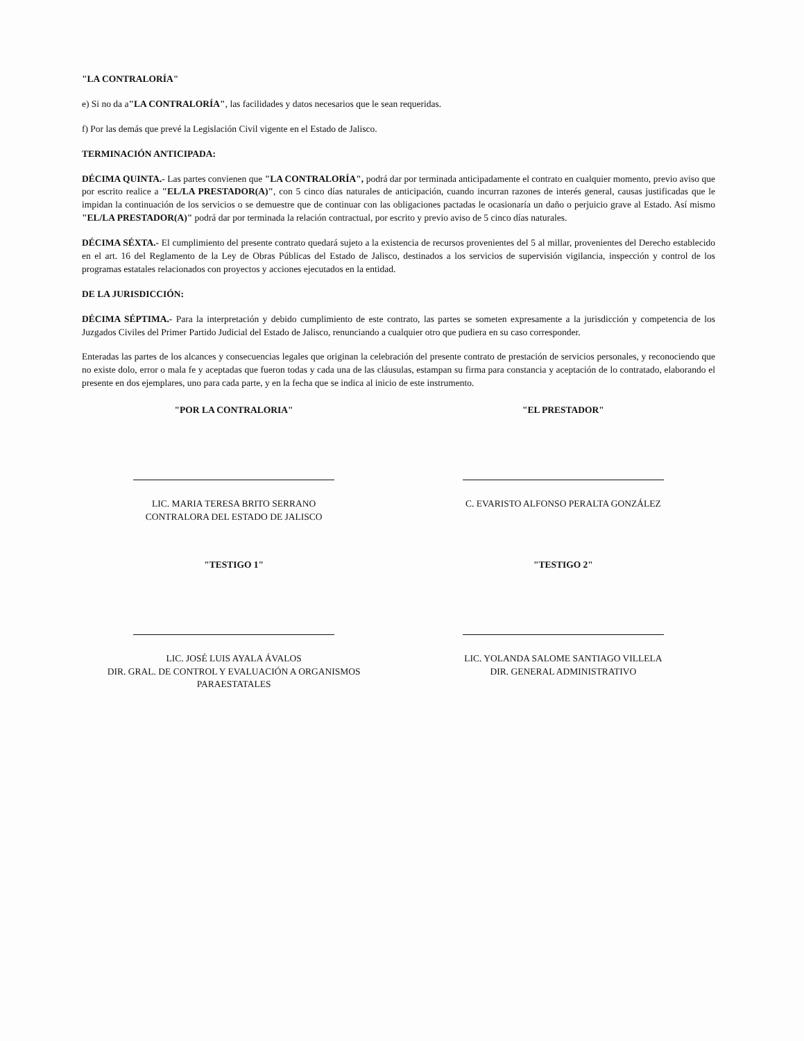"LA CONTRALORÍA"
e) Si no da a"LA CONTRALORÍA", las facilidades y datos necesarios que le sean requeridas.
f) Por las demás que prevé la Legislación Civil vigente en el Estado de Jalisco.
TERMINACIÓN ANTICIPADA:
DÉCIMA QUINTA.- Las partes convienen que "LA CONTRALORÍA", podrá dar por terminada anticipadamente el contrato en cualquier momento, previo aviso que por escrito realice a "EL/LA PRESTADOR(A)", con 5 cinco días naturales de anticipación, cuando incurran razones de interés general, causas justificadas que le impidan la continuación de los servicios o se demuestre que de continuar con las obligaciones pactadas le ocasionaría un daño o perjuicio grave al Estado. Así mismo "EL/LA PRESTADOR(A)" podrá dar por terminada la relación contractual, por escrito y previo aviso de 5 cinco días naturales.
DÉCIMA SÉXTA.- El cumplimiento del presente contrato quedará sujeto a la existencia de recursos provenientes del 5 al millar, provenientes del Derecho establecido en el art. 16 del Reglamento de la Ley de Obras Públicas del Estado de Jalisco, destinados a los servicios de supervisión vigilancia, inspección y control de los programas estatales relacionados con proyectos y acciones ejecutados en la entidad.
DE LA JURISDICCIÓN:
DÉCIMA SÉPTIMA.- Para la interpretación y debido cumplimiento de este contrato, las partes se someten expresamente a la jurisdicción y competencia de los Juzgados Civiles del Primer Partido Judicial del Estado de Jalisco, renunciando a cualquier otro que pudiera en su caso corresponder.
Enteradas las partes de los alcances y consecuencias legales que originan la celebración del presente contrato de prestación de servicios personales, y reconociendo que no existe dolo, error o mala fe y aceptadas que fueron todas y cada una de las cláusulas, estampan su firma para constancia y aceptación de lo contratado, elaborando el presente en dos ejemplares, uno para cada parte, y en la fecha que se indica al inicio de este instrumento.
"POR LA CONTRALORIA"
LIC. MARIA TERESA BRITO SERRANO
CONTRALORA DEL ESTADO DE JALISCO
"TESTIGO 1"
LIC. JOSÉ LUIS AYALA ÁVALOS
DIR. GRAL. DE CONTROL Y EVALUACIÓN A ORGANISMOS PARAESTATALES
"EL PRESTADOR"
C. EVARISTO ALFONSO PERALTA GONZÁLEZ
"TESTIGO 2"
LIC. YOLANDA SALOME SANTIAGO VILLELA
DIR. GENERAL ADMINISTRATIVO